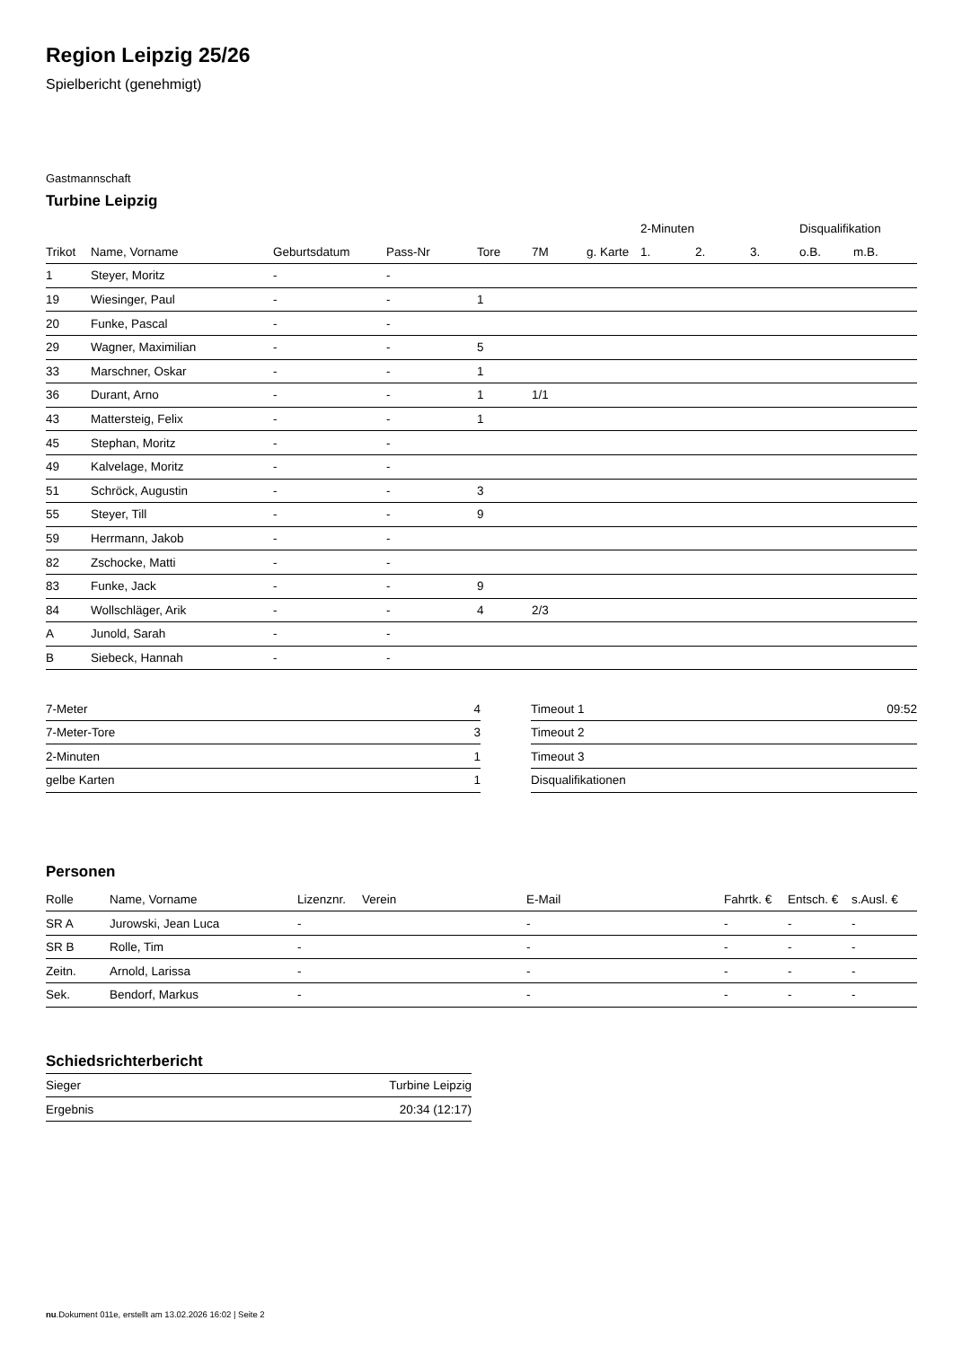Region Leipzig 25/26
Spielbericht (genehmigt)
Gastmannschaft
Turbine Leipzig
| | | | | | | | 2-Minuten | | | Disqualifikation | |
| --- | --- | --- | --- | --- | --- | --- | --- | --- | --- | --- | --- |
| Trikot | Name, Vorname | Geburtsdatum | Pass-Nr | Tore | 7M | g. Karte | 1. | 2. | 3. | o.B. | m.B. |
| 1 | Steyer, Moritz | - | - | | | | | | | | |
| 19 | Wiesinger, Paul | - | - | 1 | | | | | | | |
| 20 | Funke, Pascal | - | - | | | | | | | | |
| 29 | Wagner, Maximilian | - | - | 5 | | | | | | | |
| 33 | Marschner, Oskar | - | - | 1 | | | | | | | |
| 36 | Durant, Arno | - | - | 1 | 1/1 | | | | | | |
| 43 | Mattersteig, Felix | - | - | 1 | | | | | | | |
| 45 | Stephan, Moritz | - | - | | | | | | | | |
| 49 | Kalvelage, Moritz | - | - | | | | | | | | |
| 51 | Schröck, Augustin | - | - | 3 | | | | | | | |
| 55 | Steyer, Till | - | - | 9 | | | | | | | |
| 59 | Herrmann, Jakob | - | - | | | | | | | | |
| 82 | Zschocke, Matti | - | - | | | | | | | | |
| 83 | Funke, Jack | - | - | 9 | | | | | | | |
| 84 | Wollschläger, Arik | - | - | 4 | 2/3 | | | | | | |
| A | Junold, Sarah | - | - | | | | | | | | |
| B | Siebeck, Hannah | - | - | | | | | | | | |
| 7-Meter | 4 |
| 7-Meter-Tore | 3 |
| 2-Minuten | 1 |
| gelbe Karten | 1 |
| Timeout 1 | 09:52 |
| Timeout 2 | |
| Timeout 3 | |
| Disqualifikationen | |
Personen
| Rolle | Name, Vorname | Lizenznr. | Verein | E-Mail | Fahrtk. € | Entsch. € | s.Ausl. € |
| --- | --- | --- | --- | --- | --- | --- | --- |
| SR A | Jurowski, Jean Luca | - | | - | - | - | - |
| SR B | Rolle, Tim | - | | - | - | - | - |
| Zeitn. | Arnold, Larissa | - | | - | - | - | - |
| Sek. | Bendorf, Markus | - | | - | - | - | - |
Schiedsrichterbericht
| Sieger | Turbine Leipzig |
| Ergebnis | 20:34 (12:17) |
nu.Dokument 011e, erstellt am 13.02.2026 16:02 | Seite 2